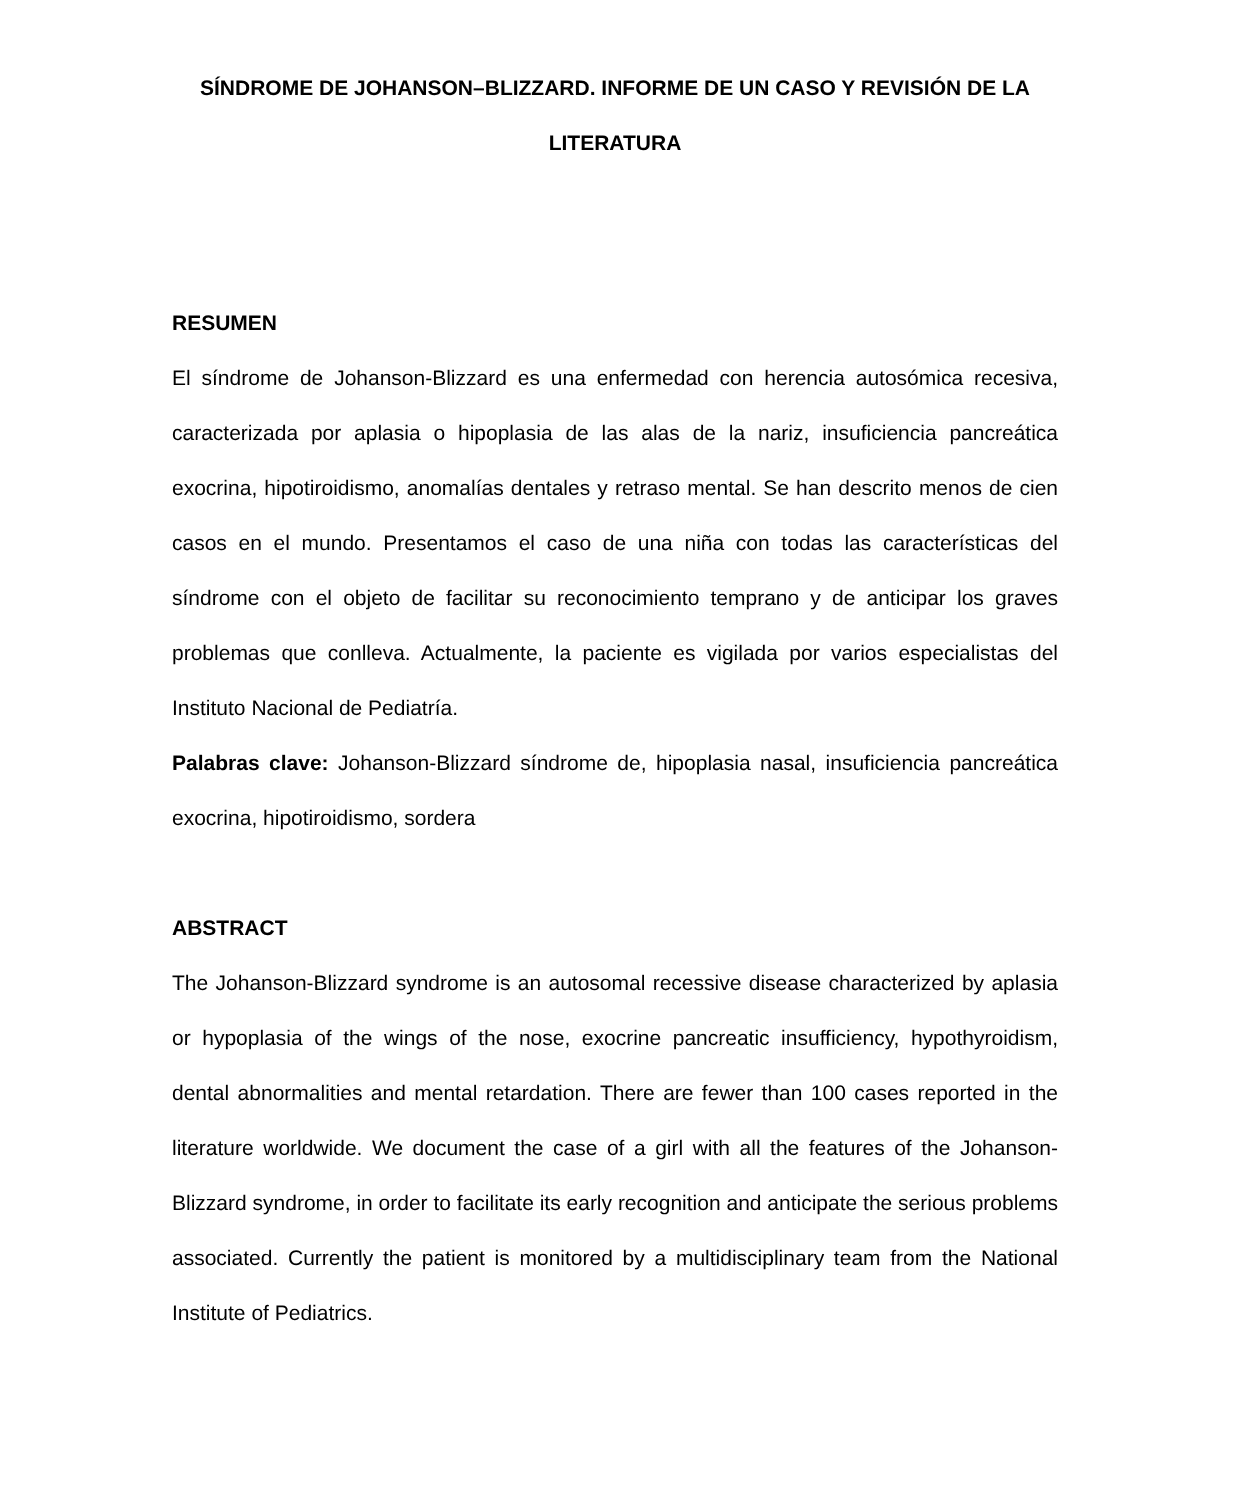SÍNDROME DE JOHANSON–BLIZZARD. INFORME DE UN CASO Y REVISIÓN DE LA LITERATURA
RESUMEN
El síndrome de Johanson-Blizzard es una enfermedad con herencia autosómica recesiva, caracterizada por aplasia o hipoplasia de las alas de la nariz, insuficiencia pancreática exocrina, hipotiroidismo, anomalías dentales y retraso mental. Se han descrito menos de cien casos en el mundo. Presentamos el caso de una niña con todas las características del síndrome con el objeto de facilitar su reconocimiento temprano y de anticipar los graves problemas que conlleva. Actualmente, la paciente es vigilada por varios especialistas del Instituto Nacional de Pediatría.
Palabras clave: Johanson-Blizzard síndrome de, hipoplasia nasal, insuficiencia pancreática exocrina, hipotiroidismo, sordera
ABSTRACT
The Johanson-Blizzard syndrome is an autosomal recessive disease characterized by aplasia or hypoplasia of the wings of the nose, exocrine pancreatic insufficiency, hypothyroidism, dental abnormalities and mental retardation. There are fewer than 100 cases reported in the literature worldwide. We document the case of a girl with all the features of the Johanson-Blizzard syndrome, in order to facilitate its early recognition and anticipate the serious problems associated. Currently the patient is monitored by a multidisciplinary team from the National Institute of Pediatrics.